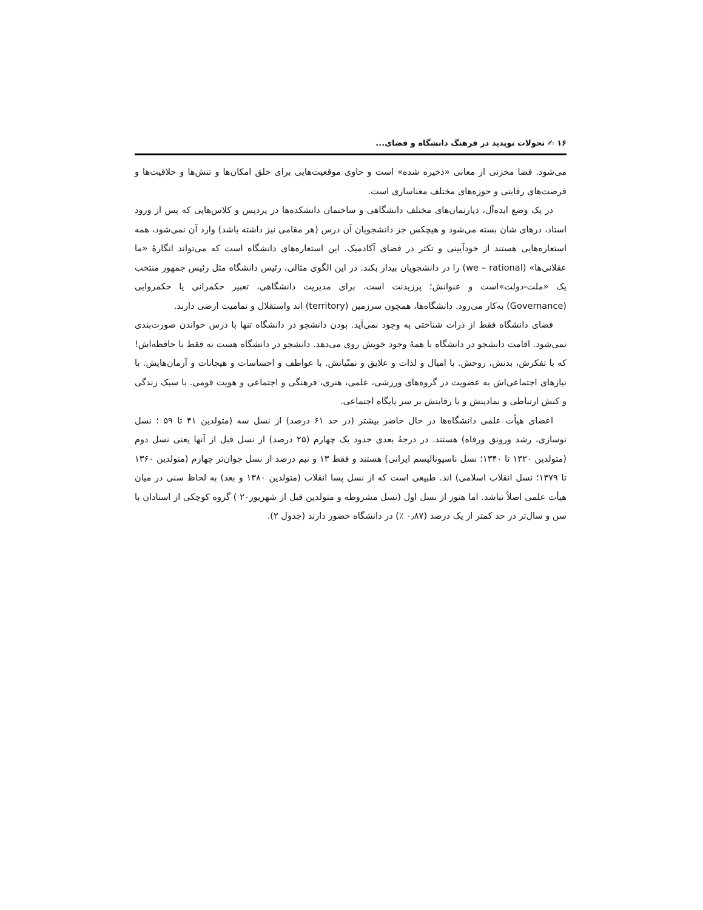۱۶ ✍ تحولات نوپدید در فرهنگ دانشگاه و فضای...
می‌شود. فضا مخزنی از معانی «ذخیره شده» است و حاوی موقعیت‌هایی برای خلق امکان‌ها و تنش‌ها و خلاقیت‌ها و فرصت‌های رقابتی و حوزه‌های مختلف معناسازی است.
در یک وضع ایده‌آل، دپارتمان‌های مختلف دانشگاهی و ساختمان دانشکده‌ها در پردیس و کلاس‌هایی که پس از ورود استاد، درهای شان بسته می‌شود و هیچکس جز دانشجویان آن درس (هر مقامی نیز داشته باشد) وارد آن نمی‌شود، همه استعاره‌هایی هستند از خودآیینی و تکثر در فضای آکادمیک. این استعاره‌های دانشگاه است که می‌تواند انگارهٔ «ما عقلانی‌ها» (we – rational) را در دانشجویان بیدار بکند. در این الگوی مثالی، رئیس دانشگاه مثل رئیس جمهور منتخب یک «ملت-دولت»است و عنوانش؛ پرزیدنت است. برای مدیریت دانشگاهی، تعبیر حکمرانی یا حکمروایی (Governance) به‌کار می‌رود. دانشگاه‌ها، همچون سرزمین (territory) اند واستقلال و تمامیت ارضی دارند.
فضای دانشگاه فقط از ذرات شناختی به وجود نمی‌آید. بودن دانشجو در دانشگاه تنها با درس خواندن صورت‌بندی نمی‌شود. اقامت دانشجو در دانشگاه با همهٔ وجود خویش روی می‌دهد. دانشجو در دانشگاه هست نه فقط با حافظه‌اش! که با تفکرش، بدنش، روحش. با امیال و لذات و علایق و تمنّیاتش. با عواطف و احساسات و هیجانات و آرمان‌هایش. با نیازهای اجتماعی‌اش به عضویت در گروه‌های ورزشی، علمی، هنری، فرهنگی و اجتماعی و هویت قومی. با سبک زندگی و کنش ارتباطی و نمادینش و با رقابتش بر سر پایگاه اجتماعی.
اعضای هیأت علمی دانشگاه‌ها در حال حاضر بیشتر (در حد ۶۱ درصد) از نسل سه (متولدین ۴۱ تا ۵۹ ؛ نسل نوسازی، رشد ورونق ورفاه) هستند. در درجهٔ بعدی حدود یک چهارم (۲۵ درصد) از نسل قبل از آنها یعنی نسل دوم (متولدین ۱۳۲۰ تا ۱۳۴۰؛ نسل ناسیونالیسم ایرانی) هستند و فقط ۱۳ و نیم درصد از نسل جوان‌تر چهارم (متولدین ۱۳۶۰ تا ۱۳۷۹؛ نسل انقلاب اسلامی) اند. طبیعی است که از نسل پسا انقلاب (متولدین ۱۳۸۰ و بعد) به لحاظ سنی در میان هیأت علمی اصلاً نباشد. اما هنوز از نسل اول (نسل مشروطه و متولدین قبل از شهریور۲۰ ) گروه کوچکی از استادان با سن و سال‌تر در حد کمتر از یک درصد (۰٫۸۷ ٪) در دانشگاه حضور دارند (جدول ۲).